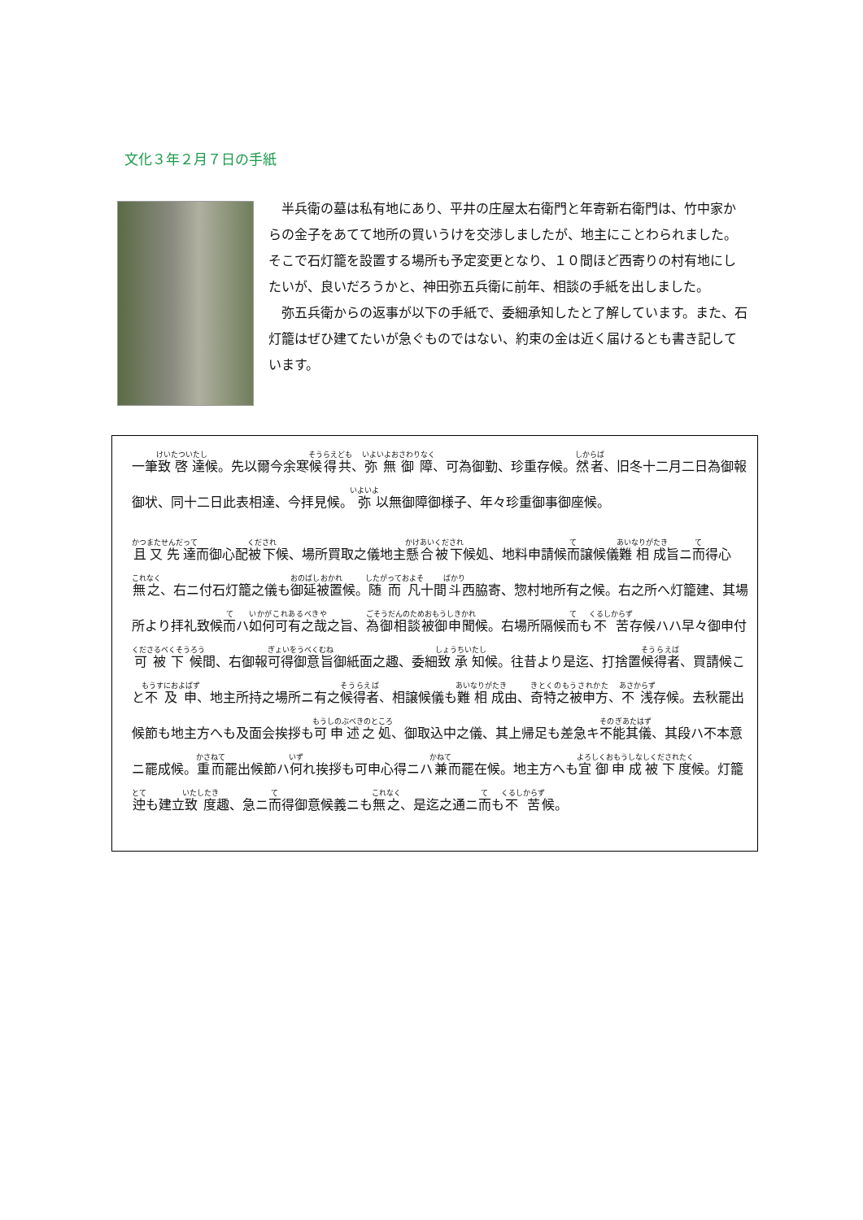文化３年２月７日の手紙
半兵衛の墓は私有地にあり、平井の庄屋太右衛門と年寄新右衛門は、竹中家からの金子をあてて地所の買いうけを交渉しましたが、地主にことわられました。そこで石灯籠を設置する場所も予定変更となり、１０間ほど西寄りの村有地にしたいが、良いだろうかと、神田弥五兵衛に前年、相談の手紙を出しました。
弥五兵衛からの返事が以下の手紙で、委細承知したと了解しています。また、石灯籠はぜひ建てたいが急ぐものではない、約束の金は近く届けるとも書き記しています。
一筆致啓達候。先以爾今余寒候得共、弥無御障、可為御勤、珍重存候。然者、旧冬十二月二日為御報御状、同十二日此表相達、今拝見候。弥以無御障御様子、年々珍重御事御座候。
且又先達而御心配被下候、場所買取之儀地主懸合被下候処、地料申請候而譲候儀難相成旨ニ而得心無之、右ニ付石灯籠之儀も御延被置候。随而凡十間斗西脇寄、惣村地所有之候。右之所へ灯籠建、其場所より拝礼致候而ハ如何可有之哉之旨、為御相談被御申聞候。右場所隔候而も不苦存候ハハ早々御申付可被下候間、右御報可得御意旨御紙面之趣、委細致承知候。往昔より是迄、打捨置候得者、買請候こと不及申、地主所持之場所ニ有之候得者、相譲候儀も難相成由、奇特之被申方、不浅存候。去秋罷出候節も地主方へも及面会挨拶も可申述之処、御取込中之儀、其上帰足も差急キ不能其儀、其段ハ不本意ニ罷成候。重而罷出候節ハ何れ挨拶も可申心得ニハ兼而罷在候。地主方へも宜御申成被下度候。灯籠迚も建立致度趣、急ニ而得御意候義ニも無之、是迄之通ニ而も不苦候。